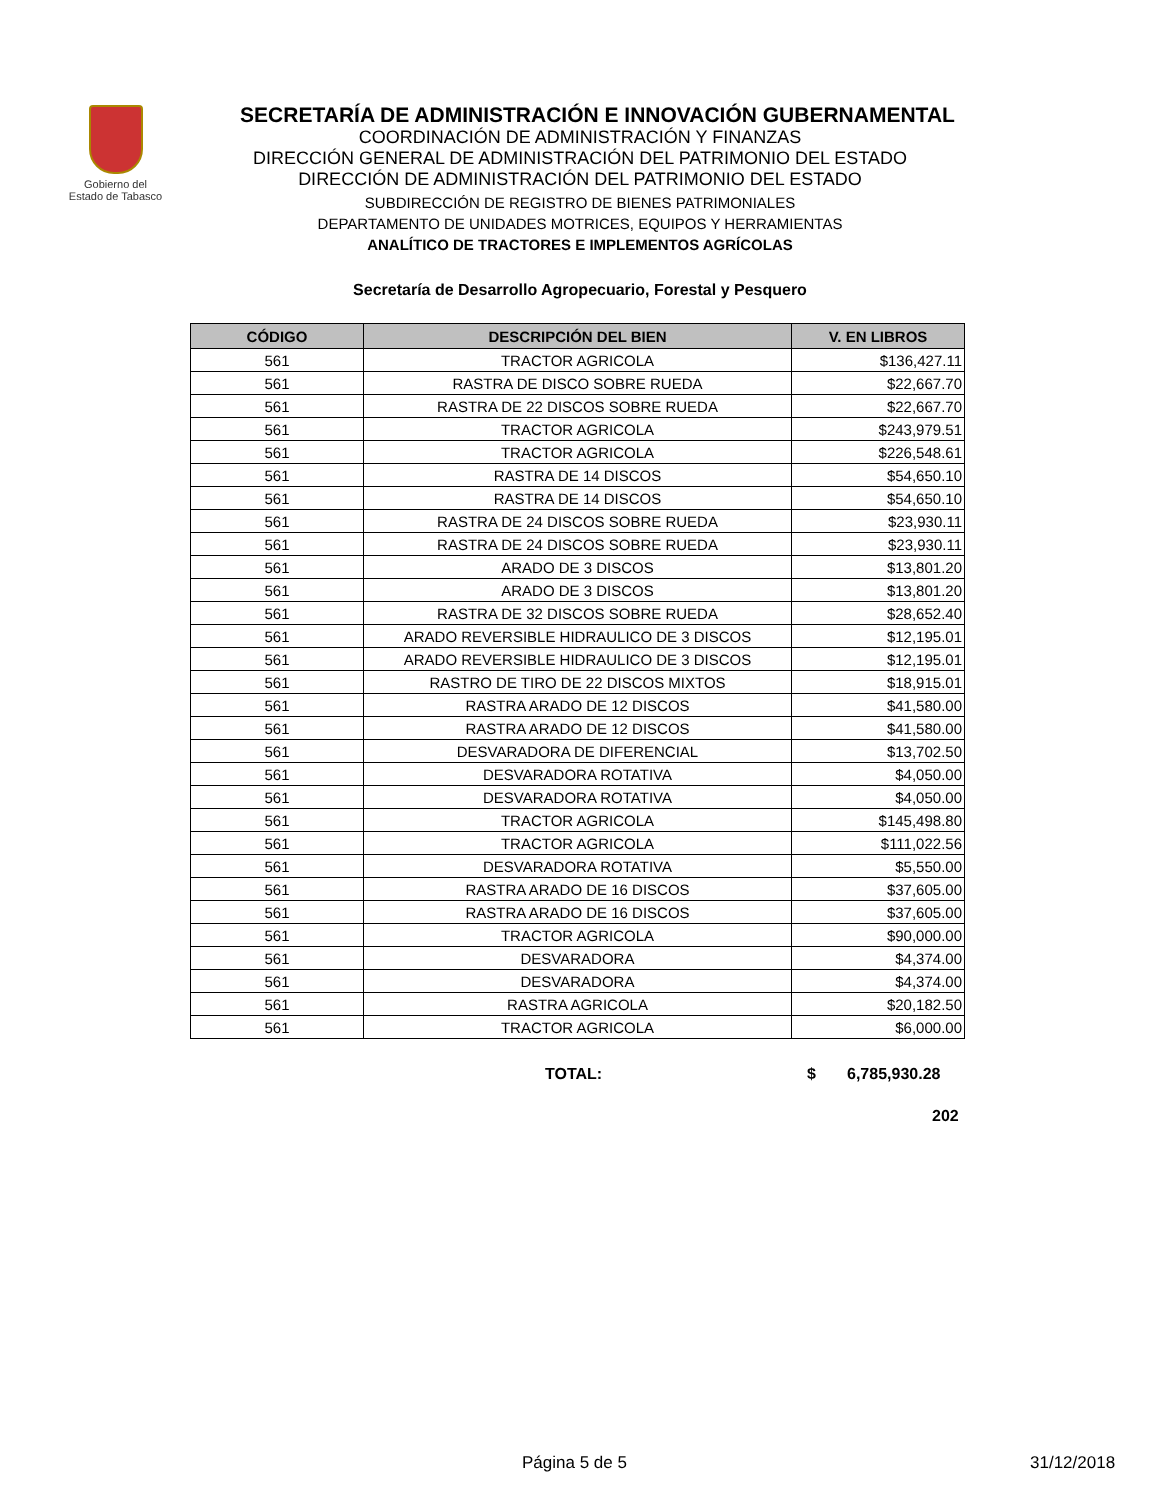Gobierno del
Estado de Tabasco
SECRETARÍA DE ADMINISTRACIÓN E INNOVACIÓN GUBERNAMENTAL
COORDINACIÓN DE ADMINISTRACIÓN Y FINANZAS
DIRECCIÓN GENERAL DE ADMINISTRACIÓN DEL PATRIMONIO DEL ESTADO
DIRECCIÓN DE ADMINISTRACIÓN DEL PATRIMONIO DEL ESTADO
SUBDIRECCIÓN DE REGISTRO DE BIENES PATRIMONIALES
DEPARTAMENTO DE UNIDADES MOTRICES, EQUIPOS Y HERRAMIENTAS
ANALÍTICO DE TRACTORES E IMPLEMENTOS AGRÍCOLAS
Secretaría de Desarrollo Agropecuario, Forestal y Pesquero
| CÓDIGO | DESCRIPCIÓN DEL BIEN | V. EN LIBROS |
| --- | --- | --- |
| 561 | TRACTOR AGRICOLA | $136,427.11 |
| 561 | RASTRA DE DISCO SOBRE RUEDA | $22,667.70 |
| 561 | RASTRA DE 22 DISCOS SOBRE RUEDA | $22,667.70 |
| 561 | TRACTOR AGRICOLA | $243,979.51 |
| 561 | TRACTOR AGRICOLA | $226,548.61 |
| 561 | RASTRA DE 14 DISCOS | $54,650.10 |
| 561 | RASTRA DE 14 DISCOS | $54,650.10 |
| 561 | RASTRA DE 24 DISCOS SOBRE RUEDA | $23,930.11 |
| 561 | RASTRA DE 24 DISCOS SOBRE RUEDA | $23,930.11 |
| 561 | ARADO DE 3 DISCOS | $13,801.20 |
| 561 | ARADO DE 3 DISCOS | $13,801.20 |
| 561 | RASTRA DE 32 DISCOS SOBRE RUEDA | $28,652.40 |
| 561 | ARADO REVERSIBLE HIDRAULICO DE 3 DISCOS | $12,195.01 |
| 561 | ARADO REVERSIBLE HIDRAULICO DE 3 DISCOS | $12,195.01 |
| 561 | RASTRO DE TIRO DE 22 DISCOS MIXTOS | $18,915.01 |
| 561 | RASTRA ARADO DE 12 DISCOS | $41,580.00 |
| 561 | RASTRA ARADO DE 12 DISCOS | $41,580.00 |
| 561 | DESVARADORA DE DIFERENCIAL | $13,702.50 |
| 561 | DESVARADORA ROTATIVA | $4,050.00 |
| 561 | DESVARADORA ROTATIVA | $4,050.00 |
| 561 | TRACTOR AGRICOLA | $145,498.80 |
| 561 | TRACTOR AGRICOLA | $111,022.56 |
| 561 | DESVARADORA ROTATIVA | $5,550.00 |
| 561 | RASTRA ARADO DE 16 DISCOS | $37,605.00 |
| 561 | RASTRA ARADO DE 16 DISCOS | $37,605.00 |
| 561 | TRACTOR AGRICOLA | $90,000.00 |
| 561 | DESVARADORA | $4,374.00 |
| 561 | DESVARADORA | $4,374.00 |
| 561 | RASTRA AGRICOLA | $20,182.50 |
| 561 | TRACTOR AGRICOLA | $6,000.00 |
TOTAL: $ 6,785,930.28
202
Página 5 de 5 31/12/2018